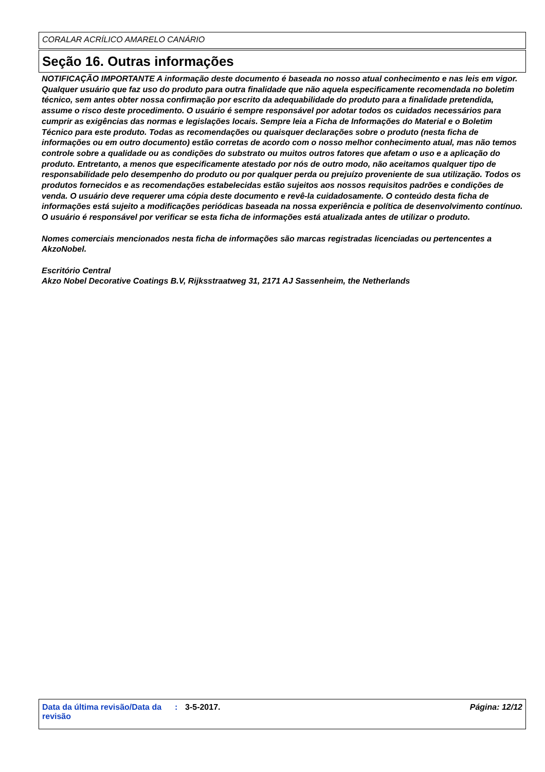CORALAR ACRÍLICO AMARELO CANÁRIO
Seção 16. Outras informações
NOTIFICAÇÃO IMPORTANTE A informação deste documento é baseada no nosso atual conhecimento e nas leis em vigor. Qualquer usuário que faz uso do produto para outra finalidade que não aquela especificamente recomendada no boletim técnico, sem antes obter nossa confirmação por escrito da adequabilidade do produto para a finalidade pretendida, assume o risco deste procedimento. O usuário é sempre responsável por adotar todos os cuidados necessários para cumprir as exigências das normas e legislações locais. Sempre leia a Ficha de Informações do Material e o Boletim Técnico para este produto. Todas as recomendações ou quaisquer declarações sobre o produto (nesta ficha de informações ou em outro documento) estão corretas de acordo com o nosso melhor conhecimento atual, mas não temos controle sobre a qualidade ou as condições do substrato ou muitos outros fatores que afetam o uso e a aplicação do produto. Entretanto, a menos que especificamente atestado por nós de outro modo, não aceitamos qualquer tipo de responsabilidade pelo desempenho do produto ou por qualquer perda ou prejuízo proveniente de sua utilização. Todos os produtos fornecidos e as recomendações estabelecidas estão sujeitos aos nossos requisitos padrões e condições de venda. O usuário deve requerer uma cópia deste documento e revê-la cuidadosamente. O conteúdo desta ficha de informações está sujeito a modificações periódicas baseada na nossa experiência e política de desenvolvimento contínuo. O usuário é responsável por verificar se esta ficha de informações está atualizada antes de utilizar o produto.
Nomes comerciais mencionados nesta ficha de informações são marcas registradas licenciadas ou pertencentes a AkzoNobel.
Escritório Central
Akzo Nobel Decorative Coatings B.V, Rijksstraatweg 31, 2171 AJ Sassenheim, the Netherlands
Data da última revisão/Data da revisão : 3-5-2017. Página: 12/12